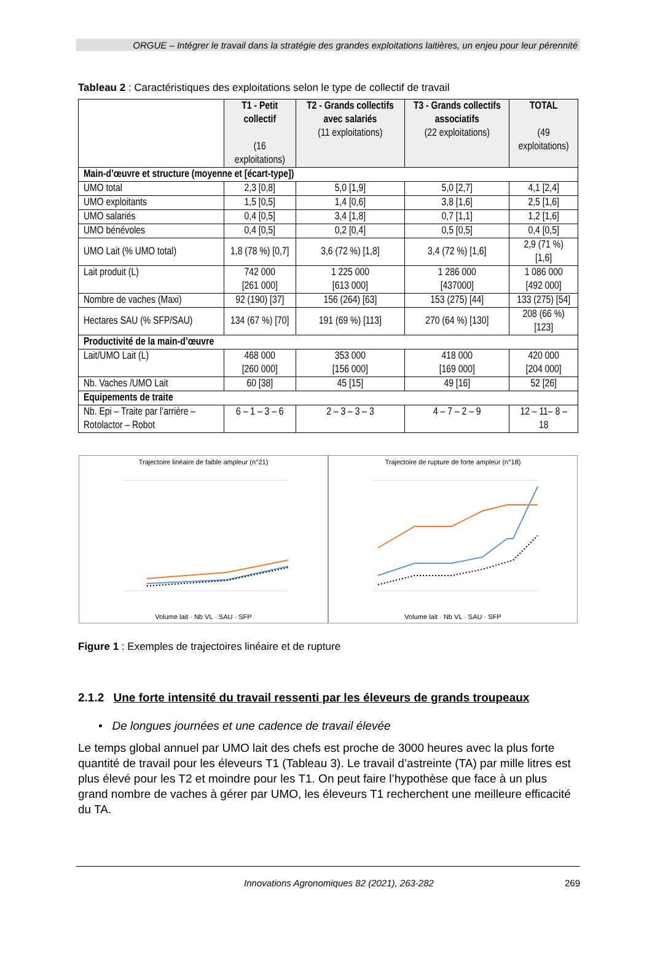ORGUE – Intégrer le travail dans la stratégie des grandes exploitations laitières, un enjeu pour leur pérennité
Tableau 2 : Caractéristiques des exploitations selon le type de collectif de travail
| | T1 - Petit collectif (16 exploitations) | T2 - Grands collectifs avec salariés (11 exploitations) | T3 - Grands collectifs associatifs (22 exploitations) | TOTAL (49 exploitations) |
| --- | --- | --- | --- | --- |
| Main-d’œuvre et structure (moyenne et [écart-type]) | | | | |
| UMO total | 2,3 [0,8] | 5,0 [1,9] | 5,0 [2,7] | 4,1 [2,4] |
| UMO exploitants | 1,5 [0,5] | 1,4 [0,6] | 3,8 [1,6] | 2,5 [1,6] |
| UMO salariés | 0,4 [0,5] | 3,4 [1,8] | 0,7 [1,1] | 1,2 [1,6] |
| UMO bénévoles | 0,4 [0,5] | 0,2 [0,4] | 0,5 [0,5] | 0,4 [0,5] |
| UMO Lait (% UMO total) | 1,8 (78 %) [0,7] | 3,6 (72 %) [1,8] | 3,4 (72 %) [1,6] | 2,9 (71 %) [1,6] |
| Lait produit (L) | 742 000 [261 000] | 1 225 000 [613 000] | 1 286 000 [437000] | 1 086 000 [492 000] |
| Nombre de vaches (Maxi) | 92 (190) [37] | 156 (264) [63] | 153 (275) [44] | 133 (275) [54] |
| Hectares SAU (% SFP/SAU) | 134 (67 %) [70] | 191 (69 %) [113] | 270 (64 %) [130] | 208 (66 %) [123] |
| Productivité de la main-d’œuvre | | | | |
| Lait/UMO Lait (L) | 468 000 [260 000] | 353 000 [156 000] | 418 000 [169 000] | 420 000 [204 000] |
| Nb. Vaches /UMO Lait | 60 [38] | 45 [15] | 49 [16] | 52 [26] |
| Equipements de traite | | | | |
| Nb. Epi – Traite par l’arrière – Rotolactor – Robot | 6 – 1 – 3 – 6 | 2 – 3 – 3 – 3 | 4 – 7 – 2 – 9 | 12 – 11– 8 – 18 |
Trajectoire linéaire de faible ampleur (n°21)
Volume lait · Nb VL · SAU · SFP
Trajectoire de rupture de forte ampleur (n°18)
Volume lait · Nb VL · SAU · SFP
Figure 1 : Exemples de trajectoires linéaire et de rupture
2.1.2 Une forte intensité du travail ressenti par les éleveurs de grands troupeaux
• De longues journées et une cadence de travail élevée
Le temps global annuel par UMO lait des chefs est proche de 3000 heures avec la plus forte quantité de travail pour les éleveurs T1 (Tableau 3). Le travail d’astreinte (TA) par mille litres est plus élevé pour les T2 et moindre pour les T1. On peut faire l’hypothèse que face à un plus grand nombre de vaches à gérer par UMO, les éleveurs T1 recherchent une meilleure efficacité du TA.
Innovations Agronomiques 82 (2021), 263-282 269